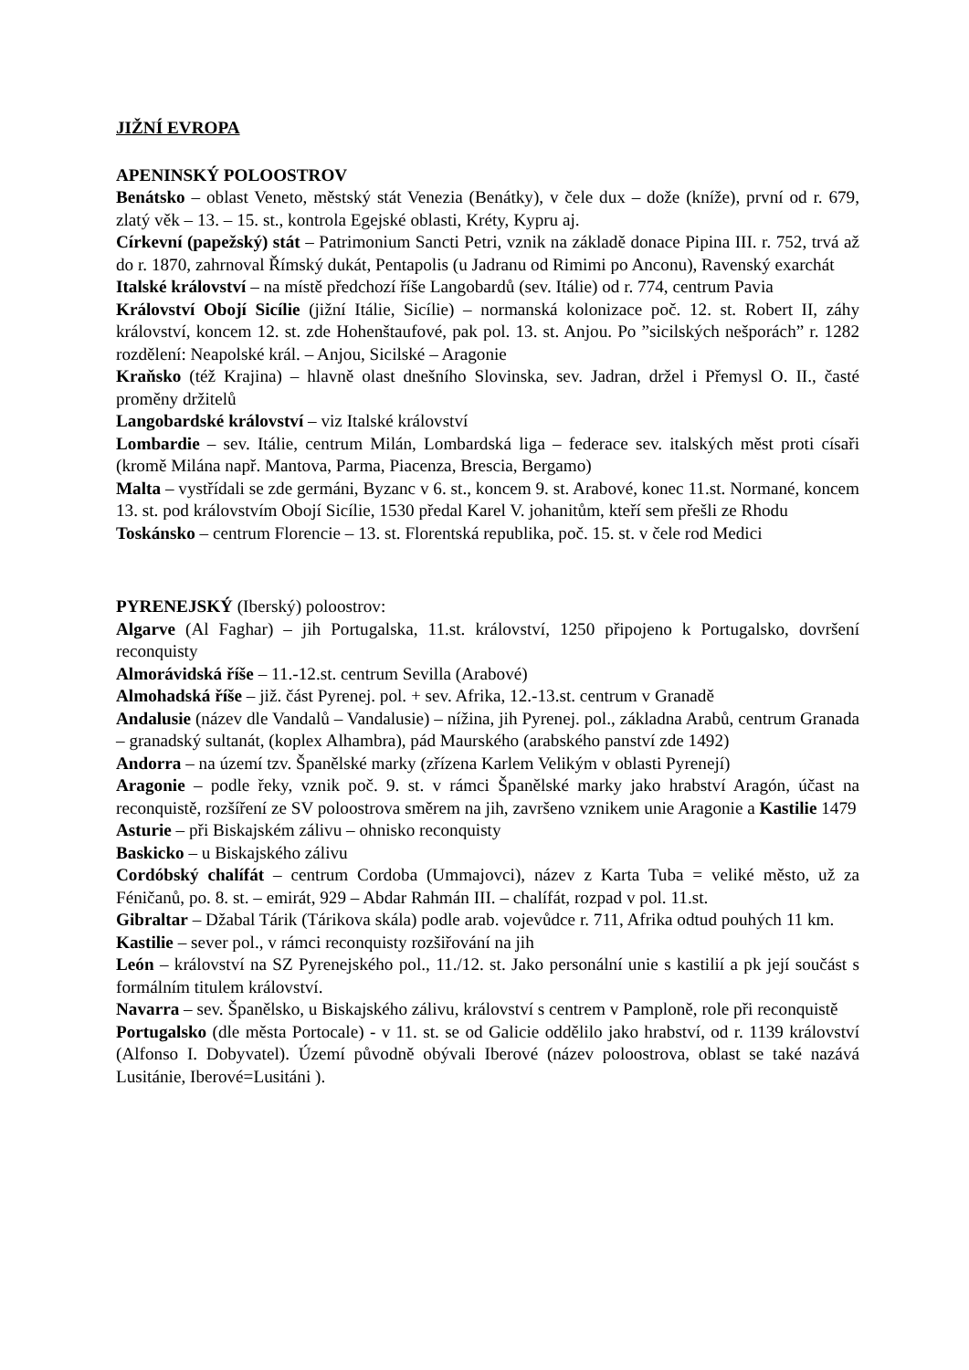JIŽNÍ EVROPA
APENINSKÝ POLOOSTROV
Benátsko – oblast Veneto, městský stát Venezia (Benátky), v čele dux – dože (kníže), první od r. 679, zlatý věk – 13. – 15. st., kontrola Egejské oblasti, Kréty, Kypru aj.
Církevní (papežský) stát – Patrimonium Sancti Petri, vznik na základě donace Pipina III. r. 752, trvá až do r. 1870, zahrnoval Římský dukát, Pentapolis (u Jadranu od Rimimi po Anconu), Ravenský exarchát
Italské království – na místě předchozí říše Langobardů (sev. Itálie) od r. 774, centrum Pavia
Království Obojí Sicílie (jižní Itálie, Sicílie) – normanská kolonizace poč. 12. st. Robert II, záhy království, koncem 12. st. zde Hohenštaufové, pak pol. 13. st. Anjou. Po ”sicilských nešporách” r. 1282 rozdělení: Neapolské král. – Anjou, Sicilské – Aragonie
Kraňsko (též Krajina) – hlavně olast dnešního Slovinska, sev. Jadran, držel i Přemysl O. II., časté proměny držitelů
Langobardské království – viz Italské království
Lombardie – sev. Itálie, centrum Milán, Lombardská liga – federace sev. italských měst proti císaři (kromě Milána např. Mantova, Parma, Piacenza, Brescia, Bergamo)
Malta – vystřídali se zde germáni, Byzanc v 6. st., koncem 9. st. Arabové, konec 11.st. Normané, koncem 13. st. pod královstvím Obojí Sicílie, 1530 předal Karel V. johanitům, kteří sem přešli ze Rhodu
Toskánsko – centrum Florencie – 13. st. Florentská republika, poč. 15. st. v čele rod Medici
PYRENEJSKÝ (Iberský) poloostrov:
Algarve (Al Faghar) – jih Portugalska, 11.st. království, 1250 připojeno k Portugalsko, dovršení reconquisty
Almorávidská říše – 11.-12.st. centrum Sevilla (Arabové)
Almohadská říše – již. část Pyrenej. pol. + sev. Afrika, 12.-13.st. centrum v Granadě
Andalusie (název dle Vandalů – Vandalusie) – nížina, jih Pyrenej. pol., základna Arabů, centrum Granada – granadský sultanát, (koplex Alhambra), pád Maurského (arabského panství zde 1492)
Andorra – na území tzv. Španělské marky (zřízena Karlem Velikým v oblasti Pyrenejí)
Aragonie – podle řeky, vznik poč. 9. st. v rámci Španělské marky jako hrabství Aragón, účast na reconquistě, rozšíření ze SV poloostrova směrem na jih, završeno vznikem unie Aragonie a Kastilie 1479
Asturie – při Biskajském zálivu – ohnisko reconquisty
Baskicko – u Biskajského zálivu
Cordóbský chalífát – centrum Cordoba (Ummajovci), název z Karta Tuba = veliké město, už za Féničanů, po. 8. st. – emirát, 929 – Abdar Rahmán III. – chalífát, rozpad v pol. 11.st.
Gibraltar – Džabal Tárik (Tárikova skála) podle arab. vojevůdce r. 711, Afrika odtud pouhých 11 km.
Kastilie – sever pol., v rámci reconquisty rozšiřování na jih
León – království na SZ Pyrenejského pol., 11./12. st. Jako personální unie s kastilií a pk její součást s formálním titulem království.
Navarra – sev. Španělsko, u Biskajského zálivu, království s centrem v Pamploně, role při reconquistě
Portugalsko (dle města Portocale) - v 11. st. se od Galicie oddělilo jako hrabství, od r. 1139 království (Alfonso I. Dobyvatel). Území původně obývali Iberové (název poloostrova, oblast se také nazává Lusitánie, Iberové=Lusitáni ).